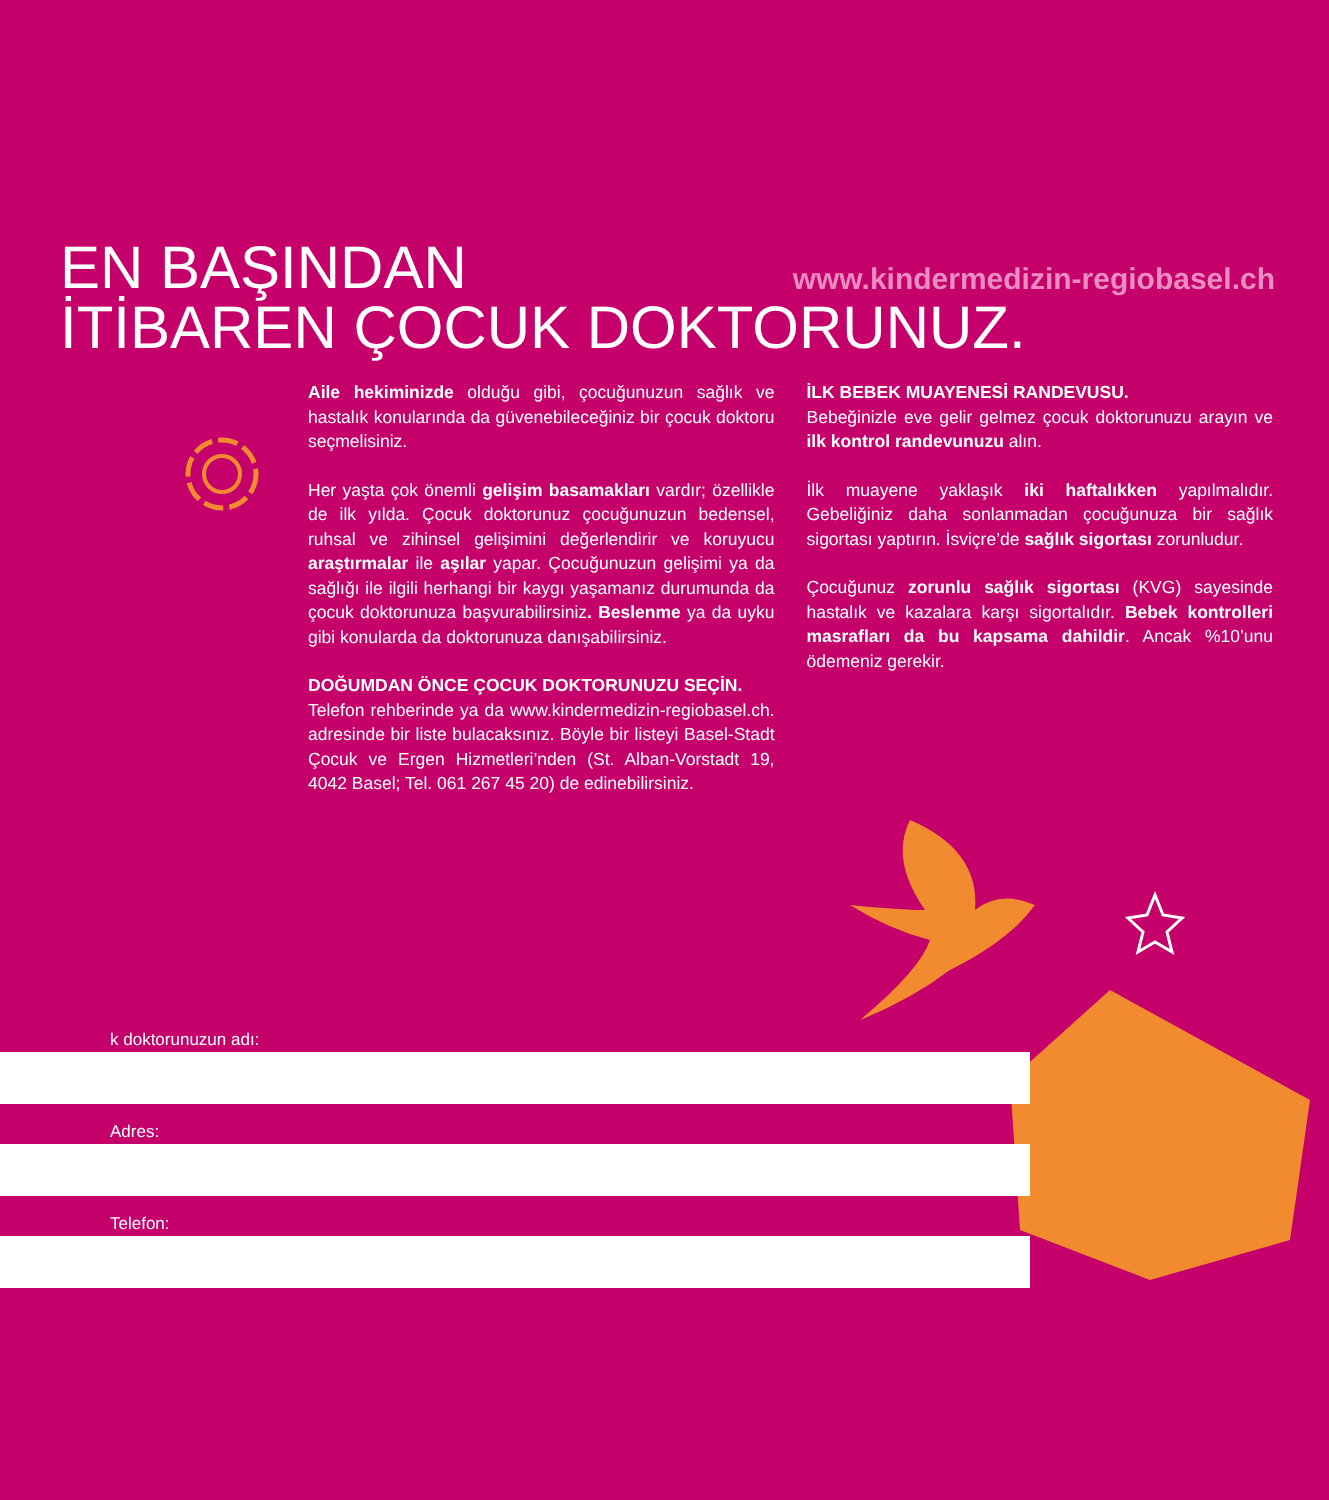EN BAŞINDAN
İTİBAREN ÇOCUK DOKTORUNUZ.
www.kindermedizin-regiobasel.ch
Aile hekiminizde olduğu gibi, çocuğunuzun sağlık ve hastalık konularında da güvenebileceğiniz bir çocuk doktoru seçmelisiniz.
Her yaşta çok önemli gelişim basamakları vardır; özellikle de ilk yılda. Çocuk doktorunuz çocuğunuzun bedensel, ruhsal ve zihinsel gelişimini değerlendirir ve koruyucu araştırmalar ile aşılar yapar. Çocuğunuzun gelişimi ya da sağlığı ile ilgili herhangi bir kaygı yaşamanız durumunda da çocuk doktorunuza başvurabilirsiniz. Beslenme ya da uyku gibi konularda da doktorunuza danışabilirsiniz.
DOĞUMDAN ÖNCE ÇOCUK DOKTORUNUZU SEÇİN.
Telefon rehberinde ya da www.kindermedizin-regiobasel.ch. adresinde bir liste bulacaksınız. Böyle bir listeyi Basel-Stadt Çocuk ve Ergen Hizmetleri’nden (St. Alban-Vorstadt 19, 4042 Basel; Tel. 061 267 45 20) de edinebilirsiniz.
İLK BEBEK MUAYENESİ RANDEVUSU.
Bebeğinizle eve gelir gelmez çocuk doktorunuzu arayın ve ilk kontrol randevunuzu alın.
İlk muayene yaklaşık iki haftalıkken yapılmalıdır. Gebeliğiniz daha sonlanmadan çocuğunuza bir sağlık sigortası yaptırın. İsviçre’de sağlık sigortası zorunludur.
Çocuğunuz zorunlu sağlık sigortası (KVG) sayesinde hastalık ve kazalara karşı sigortalıdır. Bebek kontrolleri masrafları da bu kapsama dahildir. Ancak %10’unu ödemeniz gerekir.
k doktorunuzun adı:
Adres:
Telefon: